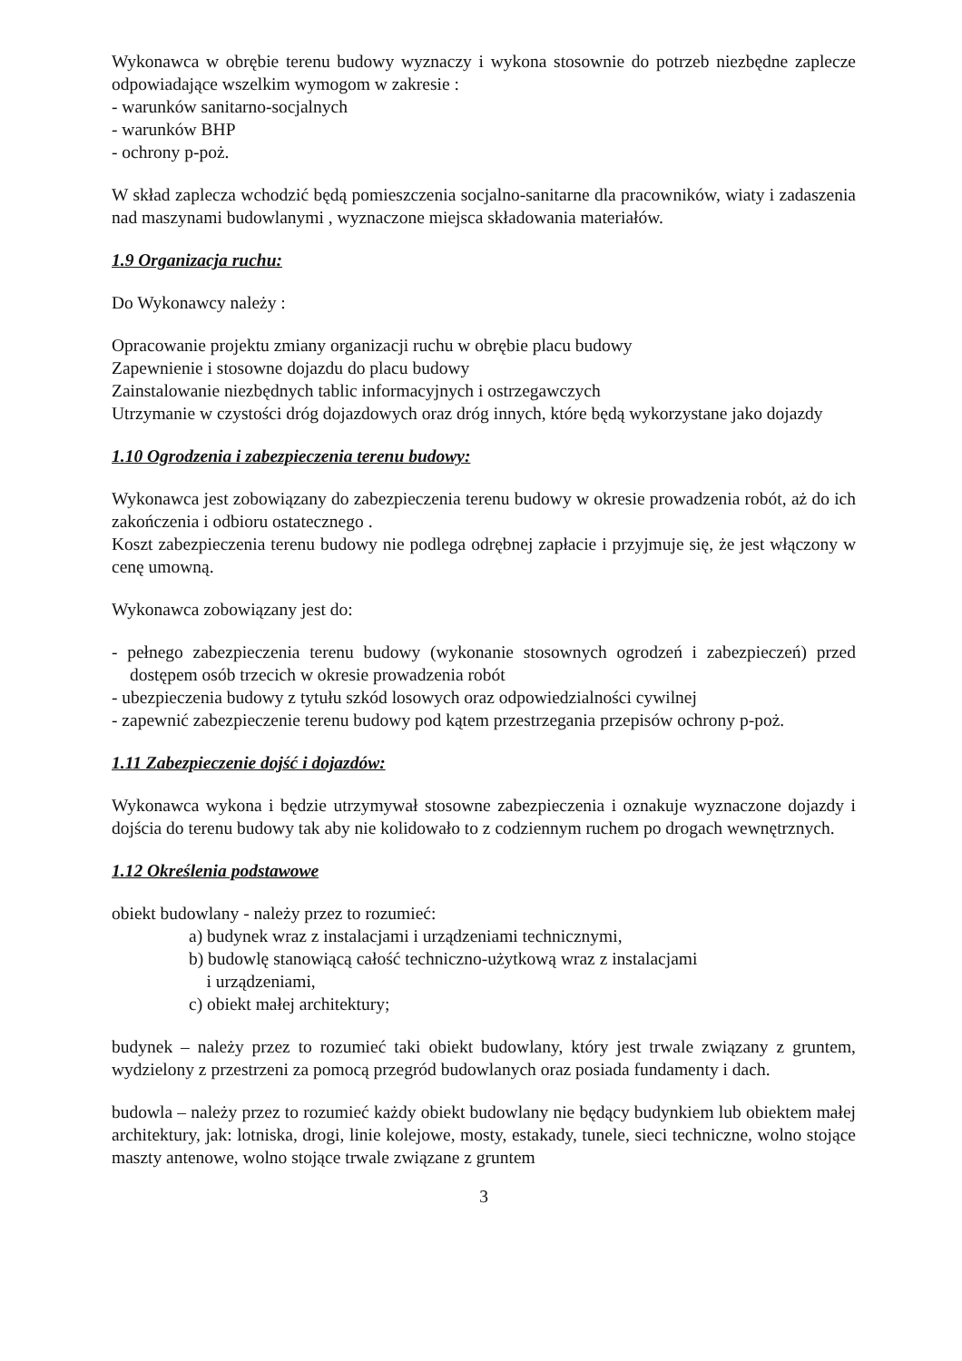Wykonawca w obrębie terenu budowy wyznaczy i wykona stosownie do potrzeb niezbędne zaplecze odpowiadające wszelkim wymogom w zakresie :
- warunków sanitarno-socjalnych
- warunków BHP
- ochrony p-poż.
W skład zaplecza wchodzić będą pomieszczenia socjalno-sanitarne dla pracowników, wiaty i zadaszenia nad maszynami budowlanymi , wyznaczone miejsca składowania materiałów.
1.9 Organizacja ruchu:
Do Wykonawcy należy :
Opracowanie projektu zmiany organizacji ruchu w obrębie placu budowy
Zapewnienie i stosowne dojazdu do placu budowy
Zainstalowanie niezbędnych tablic informacyjnych i ostrzegawczych
Utrzymanie w czystości dróg dojazdowych oraz dróg innych, które będą wykorzystane jako dojazdy
1.10 Ogrodzenia i zabezpieczenia terenu budowy:
Wykonawca jest zobowiązany do zabezpieczenia terenu budowy w okresie prowadzenia robót, aż do ich zakończenia i odbioru ostatecznego .
Koszt zabezpieczenia terenu budowy nie podlega odrębnej zapłacie i przyjmuje się, że jest włączony w cenę umowną.
Wykonawca zobowiązany jest do:
- pełnego zabezpieczenia terenu budowy (wykonanie stosownych ogrodzeń i zabezpieczeń) przed dostępem osób trzecich w okresie prowadzenia robót
- ubezpieczenia budowy z tytułu szkód losowych oraz odpowiedzialności cywilnej
- zapewnić zabezpieczenie terenu budowy pod kątem przestrzegania przepisów ochrony p-poż.
1.11 Zabezpieczenie dojść i dojazdów:
Wykonawca wykona i będzie utrzymywał stosowne zabezpieczenia i oznakuje wyznaczone dojazdy i dojścia do terenu budowy tak aby nie kolidowało to z codziennym ruchem po drogach wewnętrznych.
1.12 Określenia podstawowe
obiekt budowlany - należy przez to rozumieć:
a) budynek wraz z instalacjami i urządzeniami technicznymi,
b) budowlę stanowiącą całość techniczno-użytkową wraz z instalacjami
i urządzeniami,
c) obiekt małej architektury;
budynek – należy przez to rozumieć taki obiekt budowlany, który jest trwale związany z gruntem, wydzielony z przestrzeni za pomocą przegród budowlanych oraz posiada fundamenty i dach.
budowla – należy przez to rozumieć każdy obiekt budowlany nie będący budynkiem lub obiektem małej architektury, jak: lotniska, drogi, linie kolejowe, mosty, estakady, tunele, sieci techniczne, wolno stojące maszty antenowe, wolno stojące trwale związane z gruntem
3